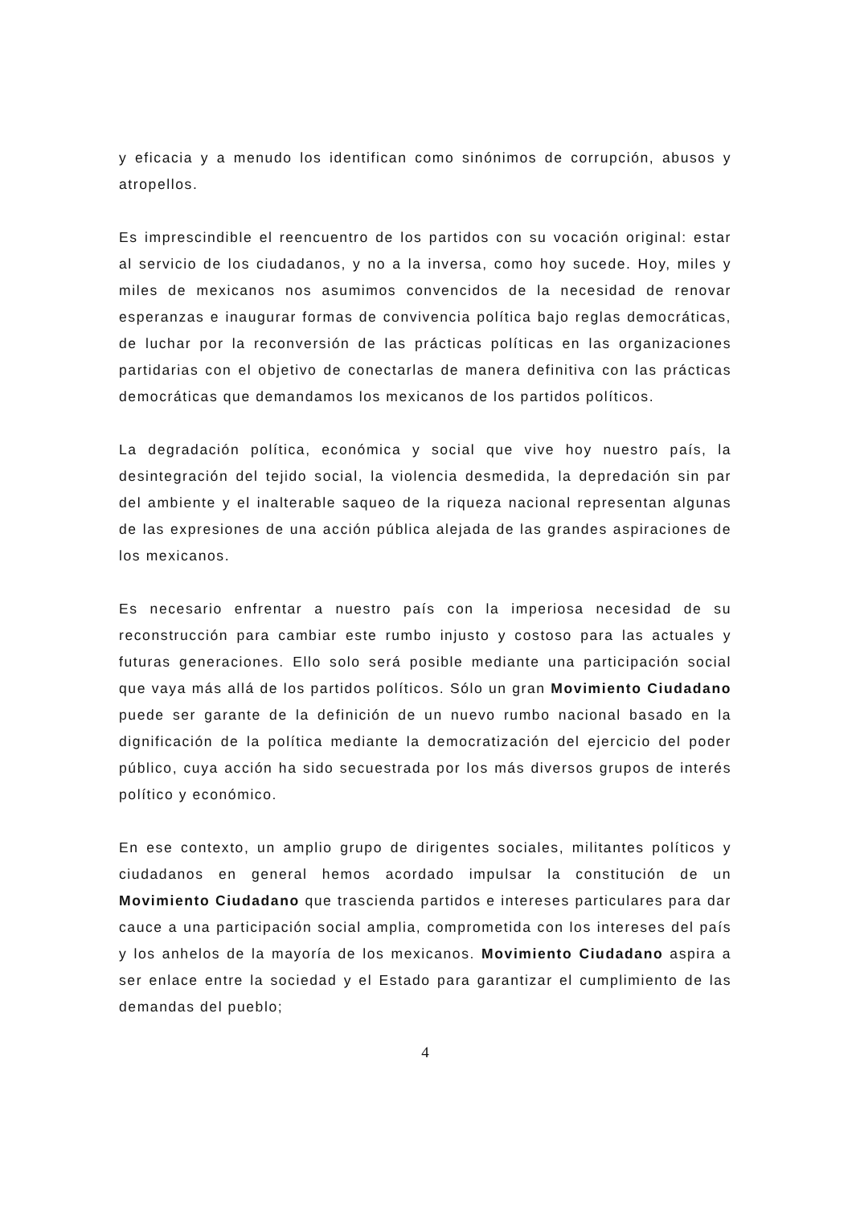y eficacia y a menudo los identifican como sinónimos de corrupción, abusos y atropellos.
Es imprescindible el reencuentro de los partidos con su vocación original: estar al servicio de los ciudadanos, y no a la inversa, como hoy sucede. Hoy, miles y miles de mexicanos nos asumimos convencidos de la necesidad de renovar esperanzas e inaugurar formas de convivencia política bajo reglas democráticas, de luchar por la reconversión de las prácticas políticas en las organizaciones partidarias con el objetivo de conectarlas de manera definitiva con las prácticas democráticas que demandamos los mexicanos de los partidos políticos.
La degradación política, económica y social que vive hoy nuestro país, la desintegración del tejido social, la violencia desmedida, la depredación sin par del ambiente y el inalterable saqueo de la riqueza nacional representan algunas de las expresiones de una acción pública alejada de las grandes aspiraciones de los mexicanos.
Es necesario enfrentar a nuestro país con la imperiosa necesidad de su reconstrucción para cambiar este rumbo injusto y costoso para las actuales y futuras generaciones. Ello solo será posible mediante una participación social que vaya más allá de los partidos políticos. Sólo un gran Movimiento Ciudadano puede ser garante de la definición de un nuevo rumbo nacional basado en la dignificación de la política mediante la democratización del ejercicio del poder público, cuya acción ha sido secuestrada por los más diversos grupos de interés político y económico.
En ese contexto, un amplio grupo de dirigentes sociales, militantes políticos y ciudadanos en general hemos acordado impulsar la constitución de un Movimiento Ciudadano que trascienda partidos e intereses particulares para dar cauce a una participación social amplia, comprometida con los intereses del país y los anhelos de la mayoría de los mexicanos. Movimiento Ciudadano aspira a ser enlace entre la sociedad y el Estado para garantizar el cumplimiento de las demandas del pueblo;
4